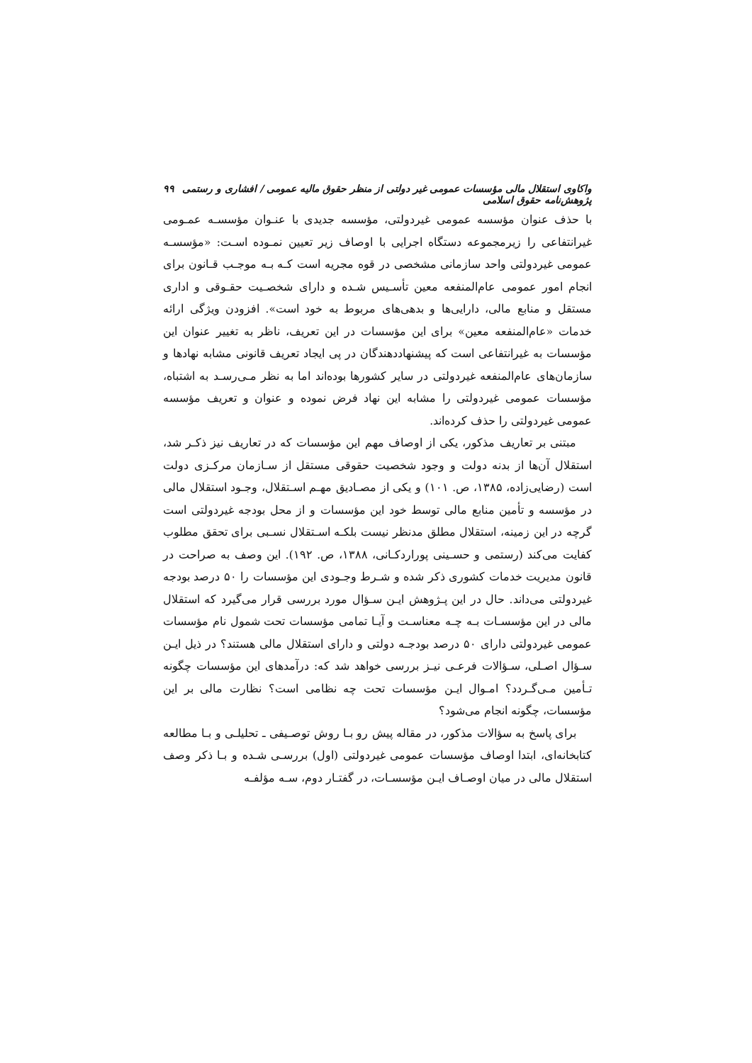واکاوی استقلال مالی مؤسسات عمومی غیر دولتی از منظر حقوق مالیه عمومی / افشاری و رستمی پژوهش‌نامه حقوق اسلامی ۹۹
با حذف عنوان مؤسسه عمومی غیردولتی، مؤسسه جدیدی با عنـوان مؤسسـه عمـومی غیرانتفاعی را زیرمجموعه دستگاه اجرایی با اوصاف زیر تعیین نمـوده اسـت: «مؤسسـه عمومی غیردولتی واحد سازمانی مشخصی در قوه مجریه است کـه بـه موجـب قـانون برای انجام امور عمومی عام‌المنفعه معین تأسـیس شـده و دارای شخصـیت حقـوقی و اداری مستقل و منابع مالی، دارایی‌ها و بدهی‌های مربوط به خود است». افزودن ویژگی ارائه خدمات «عام‌المنفعه معین» برای این مؤسسات در این تعریف، ناظر به تغییر عنوان این مؤسسات به غیرانتفاعی است که پیشنهاددهندگان در پی ایجاد تعریف قانونی مشابه نهادها و سازمان‌های عام‌المنفعه غیردولتی در سایر کشورها بوده‌اند اما به نظر مـی‌رسـد به اشتباه، مؤسسات عمومی غیردولتی را مشابه این نهاد فرض نموده و عنوان و تعریف مؤسسه عمومی غیردولتی را حذف کرده‌اند.
مبتنی بر تعاریف مذکور، یکی از اوصاف مهم این مؤسسات که در تعاریف نیز ذکـر شد، استقلال آن‌ها از بدنه دولت و وجود شخصیت حقوقی مستقل از سـازمان مرکـزی دولت است (رضایی‌زاده، ۱۳۸۵، ص. ۱۰۱) و یکی از مصـادیق مهـم اسـتقلال، وجـود استقلال مالی در مؤسسه و تأمین منابع مالی توسط خود این مؤسسات و از محل بودجه غیردولتی است گرچه در این زمینه، استقلال مطلق مدنظر نیست بلکـه اسـتقلال نسـبی برای تحقق مطلوب کفایت می‌کند (رستمی و حسـینی پورارد‌کـانی، ۱۳۸۸، ص. ۱۹۲). این وصف به صراحت در قانون مدیریت خدمات کشوری ذکر شده و شـرط وجـودی این مؤسسات را ۵۰ درصد بودجه غیردولتی می‌داند. حال در این پـژوهش ایـن سـؤال مورد بررسی قرار می‌گیرد که استقلال مالی در این مؤسسـات بـه چـه معناسـت و آیـا تمامی مؤسسات تحت شمول نام مؤسسات عمومی غیردولتی دارای ۵۰ درصد بودجـه دولتی و دارای استقلال مالی هستند؟ در ذیل ایـن سـؤال اصـلی، سـؤالات فرعـی نیـز بررسی خواهد شد که: درآمدهای این مؤسسات چگونه تـأمین مـی‌گـردد؟ امـوال ایـن مؤسسات تحت چه نظامی است؟ نظارت مالی بر این مؤسسات، چگونه انجام می‌شود؟
برای پاسخ به سؤالات مذکور، در مقاله پیش رو بـا روش توصـیفی ـ تحلیلـی و بـا مطالعه کتابخانه‌ای، ابتدا اوصاف مؤسسات عمومی غیردولتی (اول) بررسـی شـده و بـا ذکر وصف استقلال مالی در میان اوصـاف ایـن مؤسسـات، در گفتـار دوم، سـه مؤلفـه